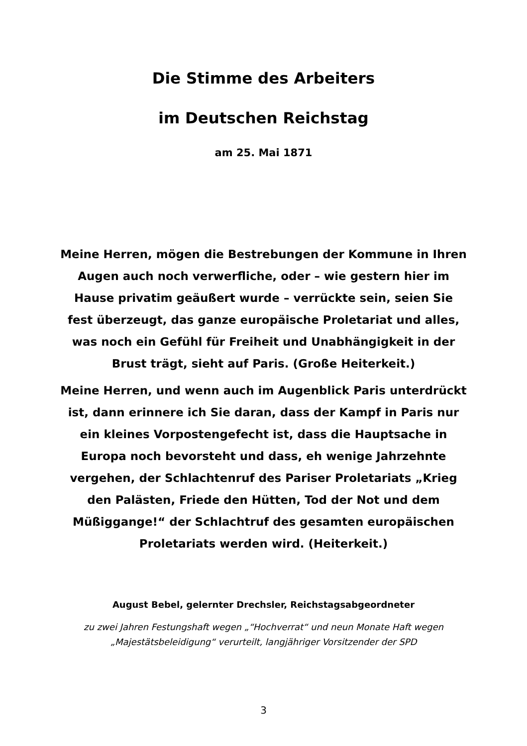Die Stimme des Arbeiters
im Deutschen Reichstag
am 25. Mai 1871
Meine Herren, mögen die Bestrebungen der Kommune in Ihren Augen auch noch verwerfliche, oder – wie gestern hier im Hause privatim geäußert wurde – verrückte sein, seien Sie fest überzeugt, das ganze europäische Proletariat und alles, was noch ein Gefühl für Freiheit und Unabhängigkeit in der Brust trägt, sieht auf Paris. (Große Heiterkeit.)
Meine Herren, und wenn auch im Augenblick Paris unterdrückt ist, dann erinnere ich Sie daran, dass der Kampf in Paris nur ein kleines Vorpostengefecht ist, dass die Hauptsache in Europa noch bevorsteht und dass, eh wenige Jahrzehnte vergehen, der Schlachtenruf des Pariser Proletariats „Krieg den Palästen, Friede den Hütten, Tod der Not und dem Müßiggange!“ der Schlachtruf des gesamten europäischen Proletariats werden wird. (Heiterkeit.)
August Bebel, gelernter Drechsler, Reichstagsabgeordneter
zu zwei Jahren Festungshaft wegen „“Hochverrat“ und neun Monate Haft wegen „Majestätsbeleidigung“ verurteilt, langjähriger Vorsitzender der SPD
3